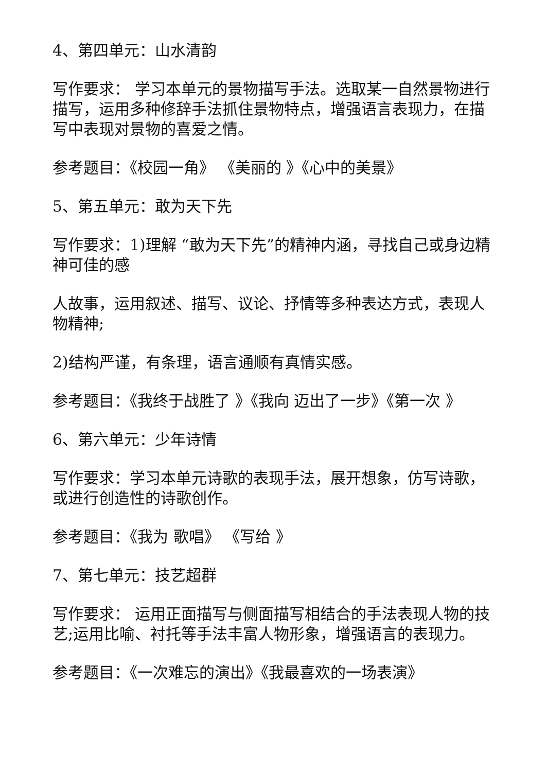4、第四单元：山水清韵
写作要求： 学习本单元的景物描写手法。选取某一自然景物进行描写，运用多种修辞手法抓住景物特点，增强语言表现力，在描写中表现对景物的喜爱之情。
参考题目：《校园一角》 《美丽的 》《心中的美景》
5、第五单元：敢为天下先
写作要求：1)理解 “敢为天下先”的精神内涵，寻找自己或身边精神可佳的感
人故事，运用叙述、描写、议论、抒情等多种表达方式，表现人物精神;
2)结构严谨，有条理，语言通顺有真情实感。
参考题目：《我终于战胜了 》《我向 迈出了一步》《第一次 》
6、第六单元：少年诗情
写作要求：学习本单元诗歌的表现手法，展开想象，仿写诗歌，或进行创造性的诗歌创作。
参考题目：《我为 歌唱》 《写给 》
7、第七单元：技艺超群
写作要求： 运用正面描写与侧面描写相结合的手法表现人物的技艺;运用比喻、衬托等手法丰富人物形象，增强语言的表现力。
参考题目：《一次难忘的演出》《我最喜欢的一场表演》